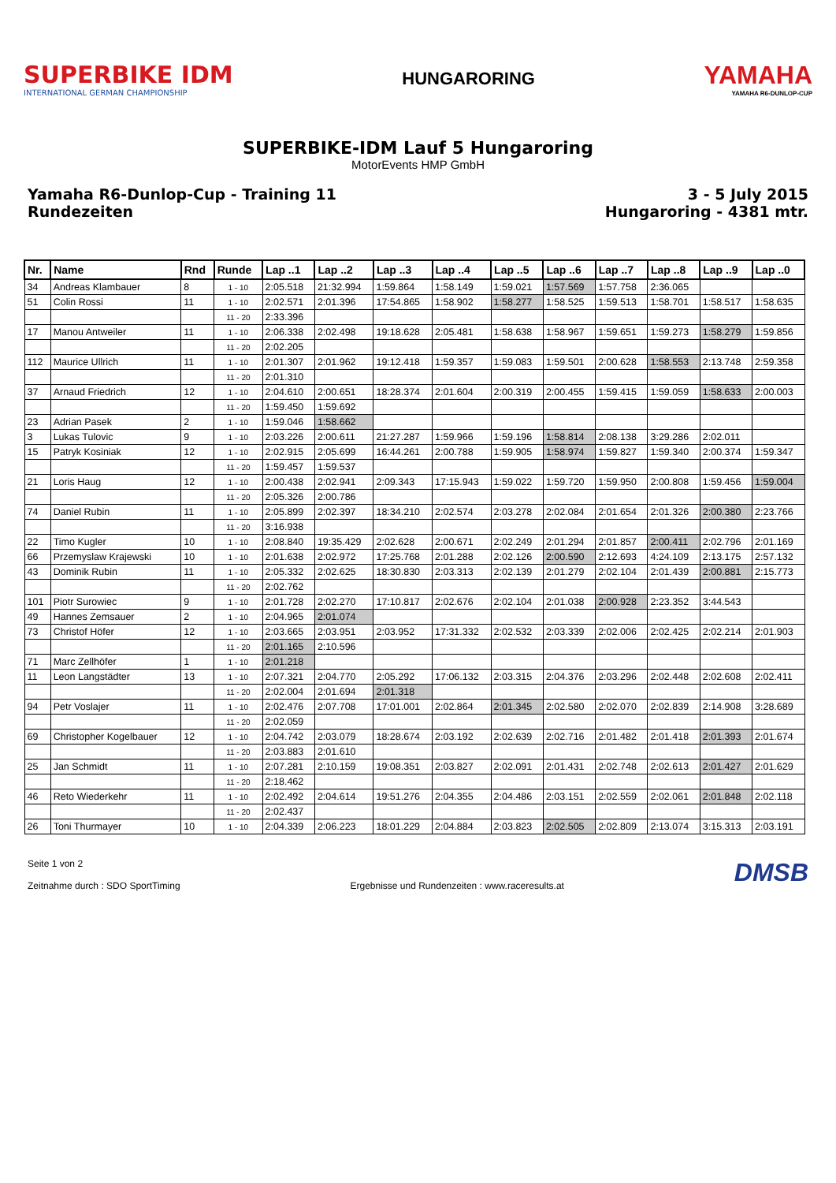SUPERBIKE IDM
INTERNATIONAL GERMAN CHAMPIONSHIP
HUNGARORING
YAMAHA
YAMAHA R6-DUNLOP-CUP
SUPERBIKE-IDM Lauf 5 Hungaroring
MotorEvents HMP GmbH
Yamaha R6-Dunlop-Cup - Training 11
Rundezeiten
3 - 5 July 2015
Hungaroring - 4381 mtr.
| Nr. | Name | Rnd | Runde | Lap ..1 | Lap ..2 | Lap ..3 | Lap ..4 | Lap ..5 | Lap ..6 | Lap ..7 | Lap ..8 | Lap ..9 | Lap ..0 |
| --- | --- | --- | --- | --- | --- | --- | --- | --- | --- | --- | --- | --- | --- |
| 34 | Andreas Klambauer | 8 | 1 - 10 | 2:05.518 | 21:32.994 | 1:59.864 | 1:58.149 | 1:59.021 | 1:57.569 | 1:57.758 | 2:36.065 | | |
| 51 | Colin Rossi | 11 | 1 - 10 | 2:02.571 | 2:01.396 | 17:54.865 | 1:58.902 | 1:58.277 | 1:58.525 | 1:59.513 | 1:58.701 | 1:58.517 | 1:58.635 |
| | | | 11 - 20 | 2:33.396 | | | | | | | | | |
| 17 | Manou Antweiler | 11 | 1 - 10 | 2:06.338 | 2:02.498 | 19:18.628 | 2:05.481 | 1:58.638 | 1:58.967 | 1:59.651 | 1:59.273 | 1:58.279 | 1:59.856 |
| | | | 11 - 20 | 2:02.205 | | | | | | | | | |
| 112 | Maurice Ullrich | 11 | 1 - 10 | 2:01.307 | 2:01.962 | 19:12.418 | 1:59.357 | 1:59.083 | 1:59.501 | 2:00.628 | 1:58.553 | 2:13.748 | 2:59.358 |
| | | | 11 - 20 | 2:01.310 | | | | | | | | | |
| 37 | Arnaud Friedrich | 12 | 1 - 10 | 2:04.610 | 2:00.651 | 18:28.374 | 2:01.604 | 2:00.319 | 2:00.455 | 1:59.415 | 1:59.059 | 1:58.633 | 2:00.003 |
| | | | 11 - 20 | 1:59.450 | 1:59.692 | | | | | | | | |
| 23 | Adrian Pasek | 2 | 1 - 10 | 1:59.046 | 1:58.662 | | | | | | | | |
| 3 | Lukas Tulovic | 9 | 1 - 10 | 2:03.226 | 2:00.611 | 21:27.287 | 1:59.966 | 1:59.196 | 1:58.814 | 2:08.138 | 3:29.286 | 2:02.011 | |
| 15 | Patryk Kosiniak | 12 | 1 - 10 | 2:02.915 | 2:05.699 | 16:44.261 | 2:00.788 | 1:59.905 | 1:58.974 | 1:59.827 | 1:59.340 | 2:00.374 | 1:59.347 |
| | | | 11 - 20 | 1:59.457 | 1:59.537 | | | | | | | | |
| 21 | Loris Haug | 12 | 1 - 10 | 2:00.438 | 2:02.941 | 2:09.343 | 17:15.943 | 1:59.022 | 1:59.720 | 1:59.950 | 2:00.808 | 1:59.456 | 1:59.004 |
| | | | 11 - 20 | 2:05.326 | 2:00.786 | | | | | | | | |
| 74 | Daniel Rubin | 11 | 1 - 10 | 2:05.899 | 2:02.397 | 18:34.210 | 2:02.574 | 2:03.278 | 2:02.084 | 2:01.654 | 2:01.326 | 2:00.380 | 2:23.766 |
| | | | 11 - 20 | 3:16.938 | | | | | | | | | |
| 22 | Timo Kugler | 10 | 1 - 10 | 2:08.840 | 19:35.429 | 2:02.628 | 2:00.671 | 2:02.249 | 2:01.294 | 2:01.857 | 2:00.411 | 2:02.796 | 2:01.169 |
| 66 | Przemyslaw Krajewski | 10 | 1 - 10 | 2:01.638 | 2:02.972 | 17:25.768 | 2:01.288 | 2:02.126 | 2:00.590 | 2:12.693 | 4:24.109 | 2:13.175 | 2:57.132 |
| 43 | Dominik Rubin | 11 | 1 - 10 | 2:05.332 | 2:02.625 | 18:30.830 | 2:03.313 | 2:02.139 | 2:01.279 | 2:02.104 | 2:01.439 | 2:00.881 | 2:15.773 |
| | | | 11 - 20 | 2:02.762 | | | | | | | | | |
| 101 | Piotr Surowiec | 9 | 1 - 10 | 2:01.728 | 2:02.270 | 17:10.817 | 2:02.676 | 2:02.104 | 2:01.038 | 2:00.928 | 2:23.352 | 3:44.543 | |
| 49 | Hannes Zemsauer | 2 | 1 - 10 | 2:04.965 | 2:01.074 | | | | | | | | |
| 73 | Christof Höfer | 12 | 1 - 10 | 2:03.665 | 2:03.951 | 2:03.952 | 17:31.332 | 2:02.532 | 2:03.339 | 2:02.006 | 2:02.425 | 2:02.214 | 2:01.903 |
| | | | 11 - 20 | 2:01.165 | 2:10.596 | | | | | | | | |
| 71 | Marc Zellhöfer | 1 | 1 - 10 | 2:01.218 | | | | | | | | | |
| 11 | Leon Langstädter | 13 | 1 - 10 | 2:07.321 | 2:04.770 | 2:05.292 | 17:06.132 | 2:03.315 | 2:04.376 | 2:03.296 | 2:02.448 | 2:02.608 | 2:02.411 |
| | | | 11 - 20 | 2:02.004 | 2:01.694 | 2:01.318 | | | | | | | |
| 94 | Petr Voslajer | 11 | 1 - 10 | 2:02.476 | 2:07.708 | 17:01.001 | 2:02.864 | 2:01.345 | 2:02.580 | 2:02.070 | 2:02.839 | 2:14.908 | 3:28.689 |
| | | | 11 - 20 | 2:02.059 | | | | | | | | | |
| 69 | Christopher Kogelbauer | 12 | 1 - 10 | 2:04.742 | 2:03.079 | 18:28.674 | 2:03.192 | 2:02.639 | 2:02.716 | 2:01.482 | 2:01.418 | 2:01.393 | 2:01.674 |
| | | | 11 - 20 | 2:03.883 | 2:01.610 | | | | | | | | |
| 25 | Jan Schmidt | 11 | 1 - 10 | 2:07.281 | 2:10.159 | 19:08.351 | 2:03.827 | 2:02.091 | 2:01.431 | 2:02.748 | 2:02.613 | 2:01.427 | 2:01.629 |
| | | | 11 - 20 | 2:18.462 | | | | | | | | | |
| 46 | Reto Wiederkehr | 11 | 1 - 10 | 2:02.492 | 2:04.614 | 19:51.276 | 2:04.355 | 2:04.486 | 2:03.151 | 2:02.559 | 2:02.061 | 2:01.848 | 2:02.118 |
| | | | 11 - 20 | 2:02.437 | | | | | | | | | |
| 26 | Toni Thurmayer | 10 | 1 - 10 | 2:04.339 | 2:06.223 | 18:01.229 | 2:04.884 | 2:03.823 | 2:02.505 | 2:02.809 | 2:13.074 | 3:15.313 | 2:03.191 |
Seite 1 von 2
Zeitnahme durch : SDO SportTiming
Ergebnisse und Rundenzeiten : www.raceresults.at
DMSB